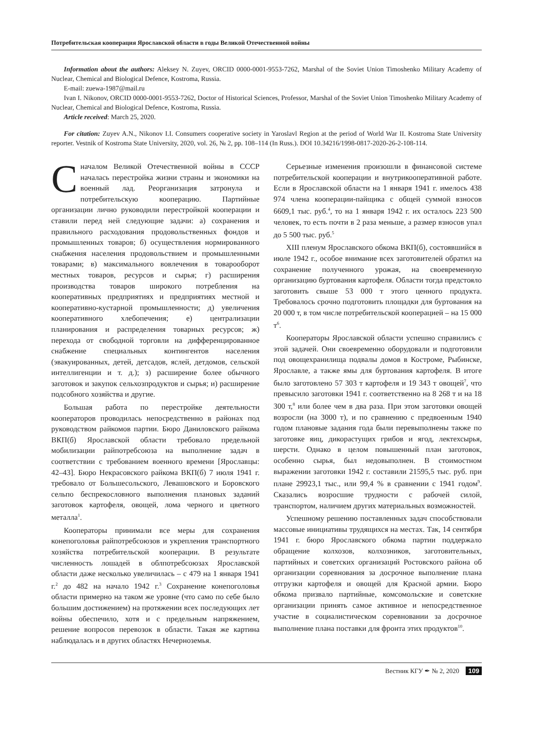Потребительская кооперация Ярославской области в годы Великой Отечественной войны
Information about the authors: Aleksey N. Zuyev, ORCID 0000-0001-9553-7262, Marshal of the Soviet Union Timoshenko Military Academy of Nuclear, Chemical and Biological Defence, Kostroma, Russia.
E-mail: zuewa-1987@mail.ru
Ivan I. Nikonov, ORCID 0000-0001-9553-7262, Doctor of Historical Sciences, Professor, Marshal of the Soviet Union Timoshenko Military Academy of Nuclear, Chemical and Biological Defence, Kostroma, Russia.
Article received: March 25, 2020.
For citation: Zuyev A.N., Nikonov I.I. Consumers cooperative society in Yaroslavl Region at the period of World War II. Kostroma State University reporter. Vestnik of Kostroma State University, 2020, vol. 26, № 2, pp. 108–114 (In Russ.). DOI 10.34216/1998-0817-2020-26-2-108-114.
С началом Великой Отечественной войны в СССР началась перестройка жизни страны и экономики на военный лад. Реорганизация затронула и потребительскую кооперацию. Партийные организации лично руководили перестройкой кооперации и ставили перед ней следующие задачи: а) сохранения и правильного расходования продовольственных фондов и промышленных товаров; б) осуществления нормированного снабжения населения продовольствием и промышленными товарами; в) максимального вовлечения в товарооборот местных товаров, ресурсов и сырья; г) расширения производства товаров широкого потребления на кооперативных предприятиях и предприятиях местной и кооперативно-кустарной промышленности; д) увеличения кооперативного хлебопечения; е) централизации планирования и распределения товарных ресурсов; ж) перехода от свободной торговли на дифференцированное снабжение специальных контингентов населения (эвакуированных, детей, детсадов, яслей, детдомов, сельской интеллигенции и т. д.); з) расширение более обычного заготовок и закупок сельхозпродуктов и сырья; и) расширение подсобного хозяйства и другие.
Большая работа по перестройке деятельности кооператоров проводилась непосредственно в районах под руководством райкомов партии. Бюро Даниловского райкома ВКП(б) Ярославской области требовало предельной мобилизации райпотребсоюза на выполнение задач в соответствии с требованием военного времени [Ярославцы: 42–43]. Бюро Некрасовского райкома ВКП(б) 7 июля 1941 г. требовало от Большесольского, Левашовского и Боровского сельпо беспрекословного выполнения плановых заданий заготовок картофеля, овощей, лома черного и цветного металла<sup>1</sup>.
Кооператоры принимали все меры для сохранения конепоголовья райпотребсоюзов и укрепления транспортного хозяйства потребительской кооперации. В результате численность лошадей в облпотребсоюзах Ярославской области даже несколько увеличилась – с 479 на 1 января 1941 г.<sup>2</sup> до 482 на начало 1942 г.<sup>3</sup> Сохранение конепоголовья области примерно на таком же уровне (что само по себе было большим достижением) на протяжении всех последующих лет войны обеспечило, хотя и с предельным напряжением, решение вопросов перевозок в области. Такая же картина наблюдалась и в других областях Нечерноземья.
Серьезные изменения произошли в финансовой системе потребительской кооперации и внутрикооперативной работе. Если в Ярославской области на 1 января 1941 г. имелось 438 974 члена кооперации-пайщика с общей суммой взносов 6609,1 тыс. руб.<sup>4</sup>, то на 1 января 1942 г. их осталось 223 500 человек, то есть почти в 2 раза меньше, а размер взносов упал до 5 500 тыс. руб.<sup>5</sup>
XIII пленум Ярославского обкома ВКП(б), состоявшийся в июле 1942 г., особое внимание всех заготовителей обратил на сохранение полученного урожая, на своевременную организацию буртования картофеля. Области тогда предстояло заготовить свыше 53 000 т этого ценного продукта. Требовалось срочно подготовить площадки для буртования на 20 000 т, в том числе потребительской кооперацией – на 15 000 т<sup>6</sup>.
Кооператоры Ярославской области успешно справились с этой задачей. Они своевременно оборудовали и подготовили под овощехранилища подвалы домов в Костроме, Рыбинске, Ярославле, а также ямы для буртования картофеля. В итоге было заготовлено 57 303 т картофеля и 19 343 т овощей<sup>7</sup>, что превысило заготовки 1941 г. соответственно на 8 268 т и на 18 300 т,<sup>8</sup> или более чем в два раза. При этом заготовки овощей возросли (на 3000 т), и по сравнению с предвоенным 1940 годом плановые задания года были перевыполнены также по заготовке яиц, дикорастущих грибов и ягод, лектехсырья, шерсти. Однако в целом повышенный план заготовок, особенно сырья, был недовыполнен. В стоимостном выражении заготовки 1942 г. составили 21595,5 тыс. руб. при плане 29923,1 тыс., или 99,4 % в сравнении с 1941 годом<sup>9</sup>. Сказались возросшие трудности с рабочей силой, транспортом, наличием других материальных возможностей.
Успешному решению поставленных задач способствовали массовые инициативы трудящихся на местах. Так, 14 сентября 1941 г. бюро Ярославского обкома партии поддержало обращение колхозов, колхозников, заготовительных, партийных и советских организаций Ростовского района об организации соревнования за досрочное выполнение плана отгрузки картофеля и овощей для Красной армии. Бюро обкома призвало партийные, комсомольские и советские организации принять самое активное и непосредственное участие в социалистическом соревновании за досрочное выполнение плана поставки для фронта этих продуктов<sup>10</sup>.
Вестник КГУ ✒ № 2, 2020 109